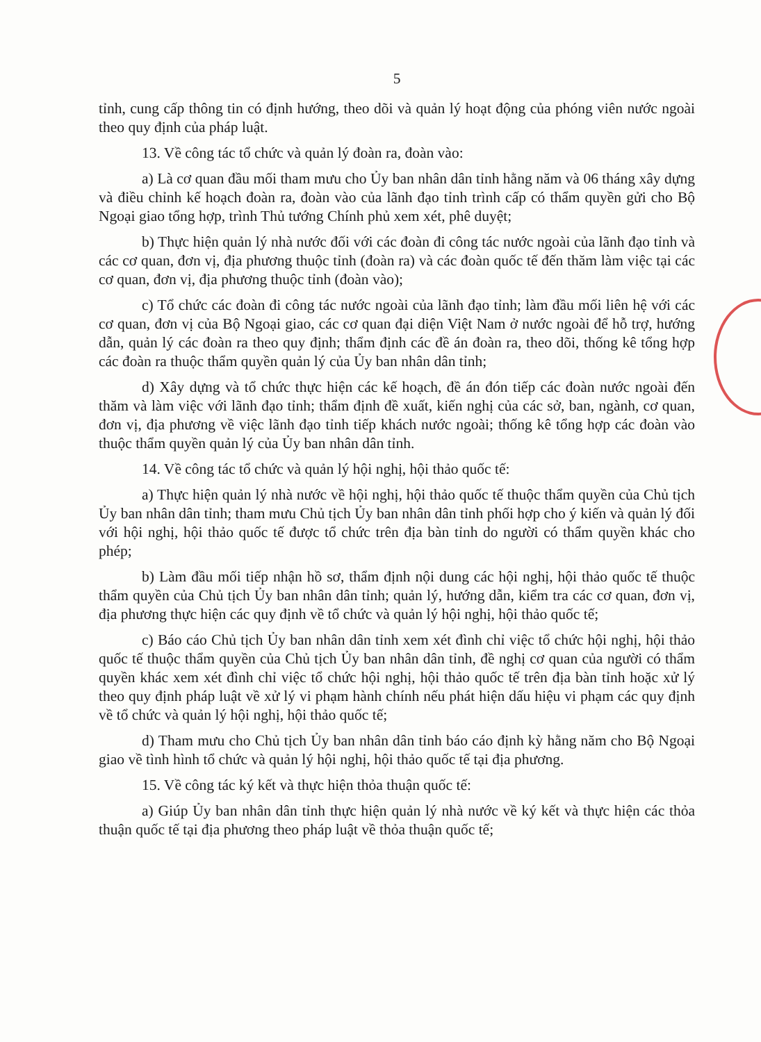5
tỉnh, cung cấp thông tin có định hướng, theo dõi và quản lý hoạt động của phóng viên nước ngoài theo quy định của pháp luật.
13. Về công tác tổ chức và quản lý đoàn ra, đoàn vào:
a) Là cơ quan đầu mối tham mưu cho Ủy ban nhân dân tỉnh hằng năm và 06 tháng xây dựng và điều chỉnh kế hoạch đoàn ra, đoàn vào của lãnh đạo tỉnh trình cấp có thẩm quyền gửi cho Bộ Ngoại giao tổng hợp, trình Thủ tướng Chính phủ xem xét, phê duyệt;
b) Thực hiện quản lý nhà nước đối với các đoàn đi công tác nước ngoài của lãnh đạo tỉnh và các cơ quan, đơn vị, địa phương thuộc tỉnh (đoàn ra) và các đoàn quốc tế đến thăm làm việc tại các cơ quan, đơn vị, địa phương thuộc tỉnh (đoàn vào);
c) Tổ chức các đoàn đi công tác nước ngoài của lãnh đạo tỉnh; làm đầu mối liên hệ với các cơ quan, đơn vị của Bộ Ngoại giao, các cơ quan đại diện Việt Nam ở nước ngoài để hỗ trợ, hướng dẫn, quản lý các đoàn ra theo quy định; thẩm định các đề án đoàn ra, theo dõi, thống kê tổng hợp các đoàn ra thuộc thẩm quyền quản lý của Ủy ban nhân dân tỉnh;
d) Xây dựng và tổ chức thực hiện các kế hoạch, đề án đón tiếp các đoàn nước ngoài đến thăm và làm việc với lãnh đạo tỉnh; thẩm định đề xuất, kiến nghị của các sở, ban, ngành, cơ quan, đơn vị, địa phương về việc lãnh đạo tỉnh tiếp khách nước ngoài; thống kê tổng hợp các đoàn vào thuộc thẩm quyền quản lý của Ủy ban nhân dân tỉnh.
14. Về công tác tổ chức và quản lý hội nghị, hội thảo quốc tế:
a) Thực hiện quản lý nhà nước về hội nghị, hội thảo quốc tế thuộc thẩm quyền của Chủ tịch Ủy ban nhân dân tỉnh; tham mưu Chủ tịch Ủy ban nhân dân tỉnh phối hợp cho ý kiến và quản lý đối với hội nghị, hội thảo quốc tế được tổ chức trên địa bàn tỉnh do người có thẩm quyền khác cho phép;
b) Làm đầu mối tiếp nhận hồ sơ, thẩm định nội dung các hội nghị, hội thảo quốc tế thuộc thẩm quyền của Chủ tịch Ủy ban nhân dân tỉnh; quản lý, hướng dẫn, kiểm tra các cơ quan, đơn vị, địa phương thực hiện các quy định về tổ chức và quản lý hội nghị, hội thảo quốc tế;
c) Báo cáo Chủ tịch Ủy ban nhân dân tỉnh xem xét đình chỉ việc tổ chức hội nghị, hội thảo quốc tế thuộc thẩm quyền của Chủ tịch Ủy ban nhân dân tỉnh, đề nghị cơ quan của người có thẩm quyền khác xem xét đình chỉ việc tổ chức hội nghị, hội thảo quốc tế trên địa bàn tỉnh hoặc xử lý theo quy định pháp luật về xử lý vi phạm hành chính nếu phát hiện dấu hiệu vi phạm các quy định về tổ chức và quản lý hội nghị, hội thảo quốc tế;
d) Tham mưu cho Chủ tịch Ủy ban nhân dân tỉnh báo cáo định kỳ hằng năm cho Bộ Ngoại giao về tình hình tổ chức và quản lý hội nghị, hội thảo quốc tế tại địa phương.
15. Về công tác ký kết và thực hiện thỏa thuận quốc tế:
a) Giúp Ủy ban nhân dân tỉnh thực hiện quản lý nhà nước về ký kết và thực hiện các thỏa thuận quốc tế tại địa phương theo pháp luật về thỏa thuận quốc tế;